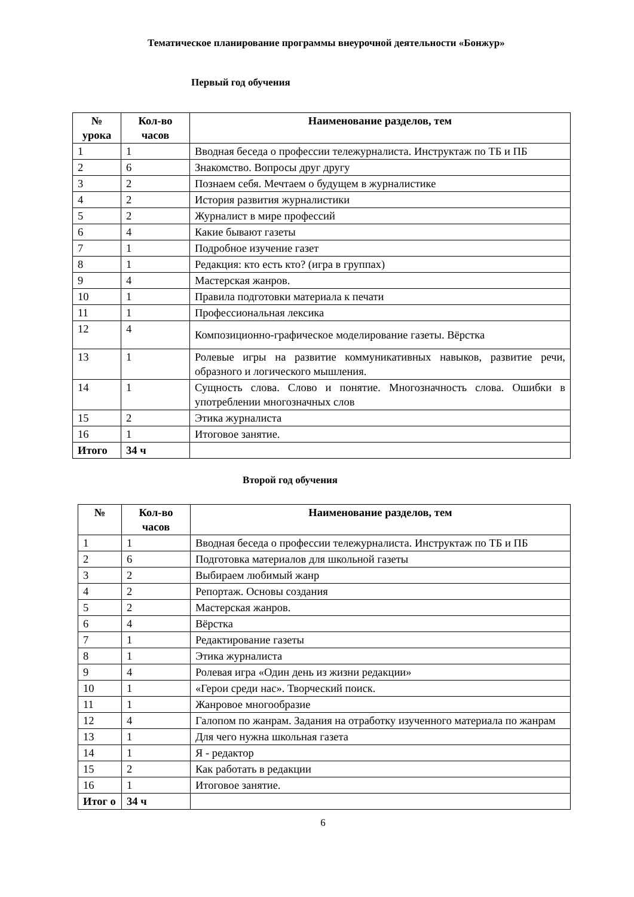Тематическое планирование программы внеурочной деятельности «Бонжур»
Первый год обучения
| № урока | Кол-во часов | Наименование разделов, тем |
| --- | --- | --- |
| 1 | 1 | Вводная беседа о профессии тележурналиста. Инструктаж по ТБ и ПБ |
| 2 | 6 | Знакомство. Вопросы друг другу |
| 3 | 2 | Познаем себя. Мечтаем о будущем в журналистике |
| 4 | 2 | История развития журналистики |
| 5 | 2 | Журналист в мире профессий |
| 6 | 4 | Какие бывают газеты |
| 7 | 1 | Подробное изучение газет |
| 8 | 1 | Редакция: кто есть кто? (игра в группах) |
| 9 | 4 | Мастерская жанров. |
| 10 | 1 | Правила подготовки материала к печати |
| 11 | 1 | Профессиональная лексика |
| 12 | 4 | Композиционно-графическое моделирование газеты. Вёрстка |
| 13 | 1 | Ролевые игры на развитие коммуникативных навыков, развитие речи, образного и логического мышления. |
| 14 | 1 | Сущность слова. Слово и понятие. Многозначность слова. Ошибки в употреблении многозначных слов |
| 15 | 2 | Этика журналиста |
| 16 | 1 | Итоговое занятие. |
| Итого | 34 ч | |
Второй год обучения
| № | Кол-во часов | Наименование разделов, тем |
| --- | --- | --- |
| 1 | 1 | Вводная беседа о профессии тележурналиста. Инструктаж по ТБ и ПБ |
| 2 | 6 | Подготовка материалов для школьной газеты |
| 3 | 2 | Выбираем любимый жанр |
| 4 | 2 | Репортаж. Основы создания |
| 5 | 2 | Мастерская жанров. |
| 6 | 4 | Вёрстка |
| 7 | 1 | Редактирование газеты |
| 8 | 1 | Этика журналиста |
| 9 | 4 | Ролевая игра «Один день из жизни редакции» |
| 10 | 1 | «Герои среди нас». Творческий поиск. |
| 11 | 1 | Жанровое многообразие |
| 12 | 4 | Галопом по жанрам. Задания на отработку изученного материала по жанрам |
| 13 | 1 | Для чего нужна школьная газета |
| 14 | 1 | Я - редактор |
| 15 | 2 | Как работать в редакции |
| 16 | 1 | Итоговое занятие. |
| Итог о | 34 ч | |
6